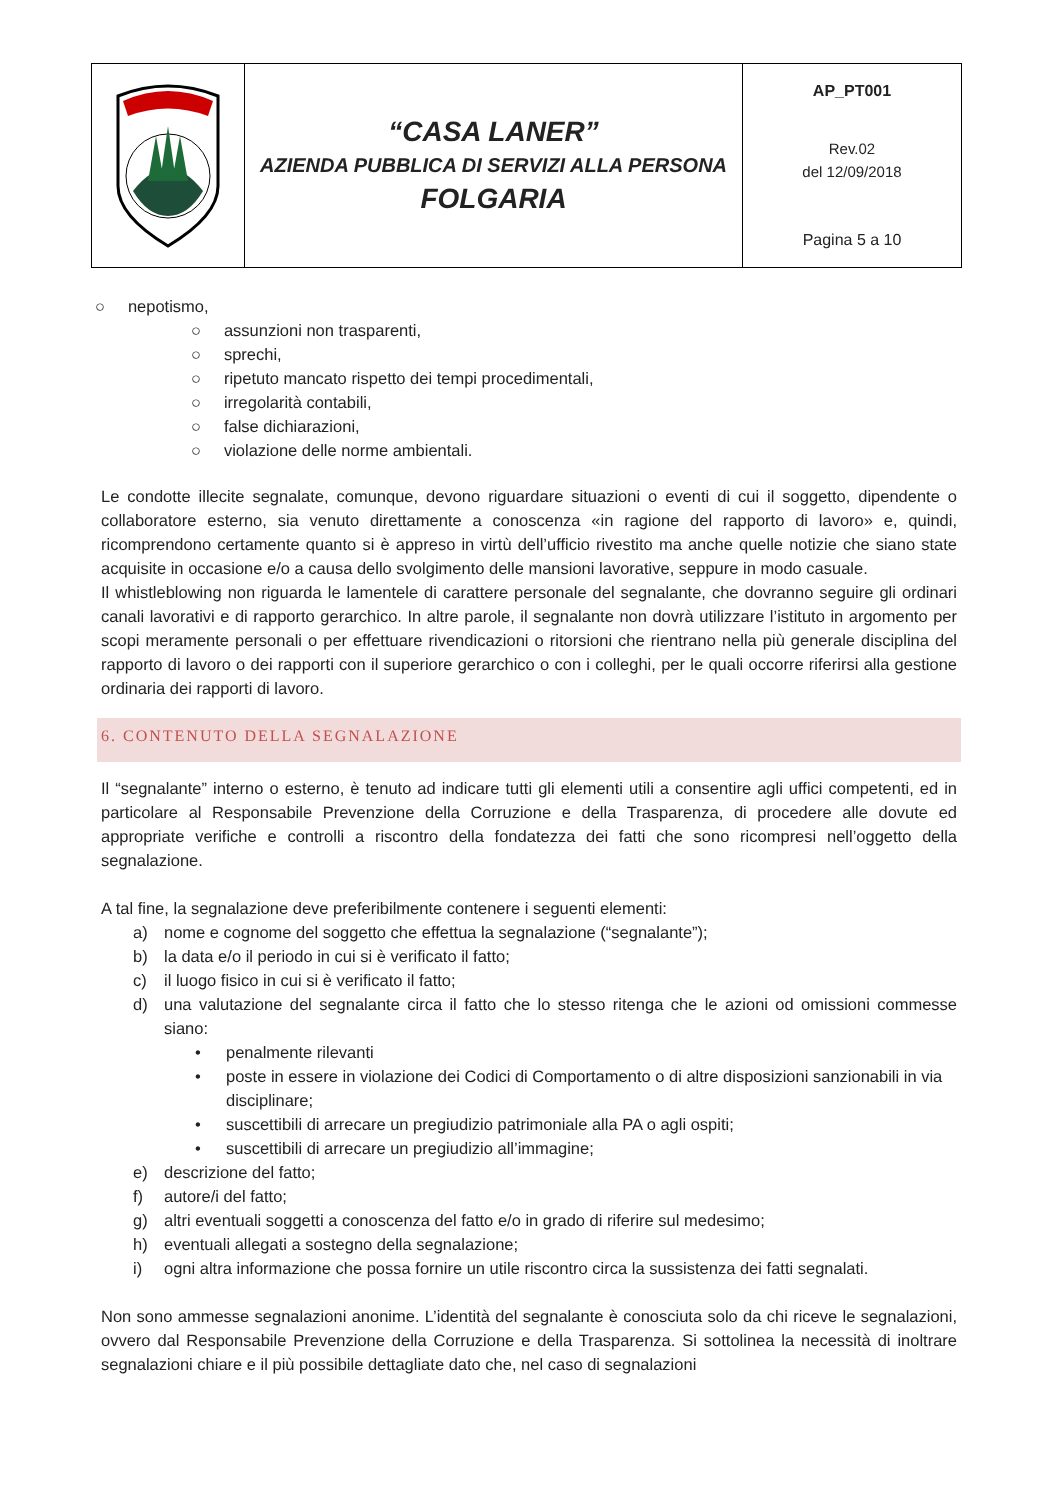| | “CASA LANER” AZIENDA PUBBLICA DI SERVIZI ALLA PERSONA FOLGARIA | AP_PT001 Rev.02 del 12/09/2018 Pagina 5 a 10 |
○ nepotismo,
○ assunzioni non trasparenti,
○ sprechi,
○ ripetuto mancato rispetto dei tempi procedimentali,
○ irregolarità contabili,
○ false dichiarazioni,
○ violazione delle norme ambientali.
Le condotte illecite segnalate, comunque, devono riguardare situazioni o eventi di cui il soggetto, dipendente o collaboratore esterno, sia venuto direttamente a conoscenza «in ragione del rapporto di lavoro» e, quindi, ricomprendono certamente quanto si è appreso in virtù dell’ufficio rivestito ma anche quelle notizie che siano state acquisite in occasione e/o a causa dello svolgimento delle mansioni lavorative, seppure in modo casuale.
Il whistleblowing non riguarda le lamentele di carattere personale del segnalante, che dovranno seguire gli ordinari canali lavorativi e di rapporto gerarchico. In altre parole, il segnalante non dovrà utilizzare l’istituto in argomento per scopi meramente personali o per effettuare rivendicazioni o ritorsioni che rientrano nella più generale disciplina del rapporto di lavoro o dei rapporti con il superiore gerarchico o con i colleghi, per le quali occorre riferirsi alla gestione ordinaria dei rapporti di lavoro.
6. CONTENUTO DELLA SEGNALAZIONE
Il “segnalante” interno o esterno, è tenuto ad indicare tutti gli elementi utili a consentire agli uffici competenti, ed in particolare al Responsabile Prevenzione della Corruzione e della Trasparenza, di procedere alle dovute ed appropriate verifiche e controlli a riscontro della fondatezza dei fatti che sono ricompresi nell’oggetto della segnalazione.
A tal fine, la segnalazione deve preferibilmente contenere i seguenti elementi:
a) nome e cognome del soggetto che effettua la segnalazione (“segnalante”);
b) la data e/o il periodo in cui si è verificato il fatto;
c) il luogo fisico in cui si è verificato il fatto;
d) una valutazione del segnalante circa il fatto che lo stesso ritenga che le azioni od omissioni commesse siano:
• penalmente rilevanti
• poste in essere in violazione dei Codici di Comportamento o di altre disposizioni sanzionabili in via disciplinare;
• suscettibili di arrecare un pregiudizio patrimoniale alla PA o agli ospiti;
• suscettibili di arrecare un pregiudizio all’immagine;
e) descrizione del fatto;
f) autore/i del fatto;
g) altri eventuali soggetti a conoscenza del fatto e/o in grado di riferire sul medesimo;
h) eventuali allegati a sostegno della segnalazione;
i) ogni altra informazione che possa fornire un utile riscontro circa la sussistenza dei fatti segnalati.
Non sono ammesse segnalazioni anonime. L’identità del segnalante è conosciuta solo da chi riceve le segnalazioni, ovvero dal Responsabile Prevenzione della Corruzione e della Trasparenza. Si sottolinea la necessità di inoltrare segnalazioni chiare e il più possibile dettagliate dato che, nel caso di segnalazioni